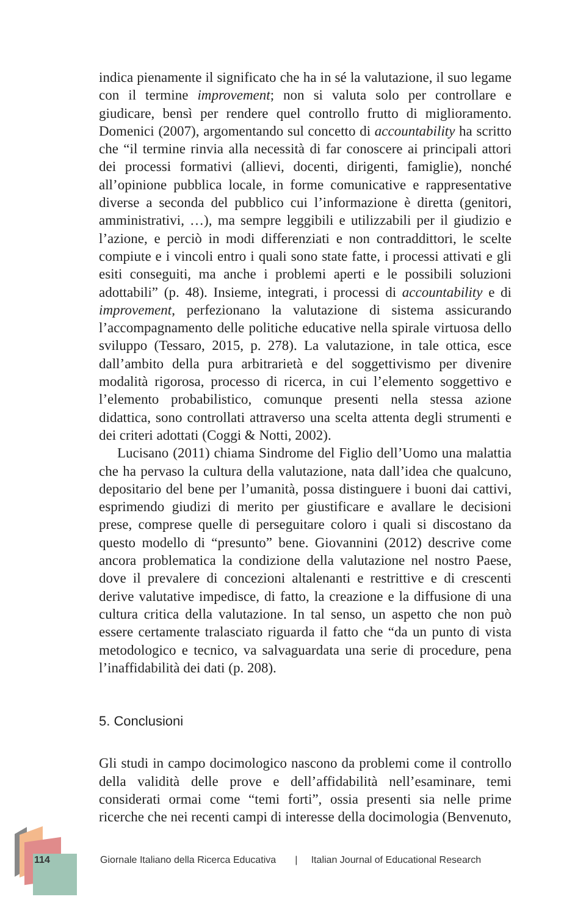indica pienamente il significato che ha in sé la valutazione, il suo legame con il termine improvement; non si valuta solo per controllare e giudicare, bensì per rendere quel controllo frutto di miglioramento. Domenici (2007), argomentando sul concetto di accountability ha scritto che “il termine rinvia alla necessità di far conoscere ai principali attori dei processi formativi (allievi, docenti, dirigenti, famiglie), nonché all’opinione pubblica locale, in forme comunicative e rappresentative diverse a seconda del pubblico cui l’informazione è diretta (genitori, amministrativi, …), ma sempre leggibili e utilizzabili per il giudizio e l’azione, e perciò in modi differenziati e non contraddittori, le scelte compiute e i vincoli entro i quali sono state fatte, i processi attivati e gli esiti conseguiti, ma anche i problemi aperti e le possibili soluzioni adottabili” (p. 48). Insieme, integrati, i processi di accountability e di improvement, perfezionano la valutazione di sistema assicurando l’accompagnamento delle politiche educative nella spirale virtuosa dello sviluppo (Tessaro, 2015, p. 278). La valutazione, in tale ottica, esce dall’ambito della pura arbitrarietà e del soggettivismo per divenire modalità rigorosa, processo di ricerca, in cui l’elemento soggettivo e l’elemento probabilistico, comunque presenti nella stessa azione didattica, sono controllati attraverso una scelta attenta degli strumenti e dei criteri adottati (Coggi & Notti, 2002).
Lucisano (2011) chiama Sindrome del Figlio dell’Uomo una malattia che ha pervaso la cultura della valutazione, nata dall’idea che qualcuno, depositario del bene per l’umanità, possa distinguere i buoni dai cattivi, esprimendo giudizi di merito per giustificare e avallare le decisioni prese, comprese quelle di perseguitare coloro i quali si discostano da questo modello di “presunto” bene. Giovannini (2012) descrive come ancora problematica la condizione della valutazione nel nostro Paese, dove il prevalere di concezioni altalenanti e restrittive e di crescenti derive valutative impedisce, di fatto, la creazione e la diffusione di una cultura critica della valutazione. In tal senso, un aspetto che non può essere certamente tralasciato riguarda il fatto che “da un punto di vista metodologico e tecnico, va salvaguardata una serie di procedure, pena l’inaffidabilità dei dati (p. 208).
5. Conclusioni
Gli studi in campo docimologico nascono da problemi come il controllo della validità delle prove e dell’affidabilità nell’esaminare, temi considerati ormai come “temi forti”, ossia presenti sia nelle prime ricerche che nei recenti campi di interesse della docimologia (Benvenuto,
114 Giornale Italiano della Ricerca Educativa | Italian Journal of Educational Research